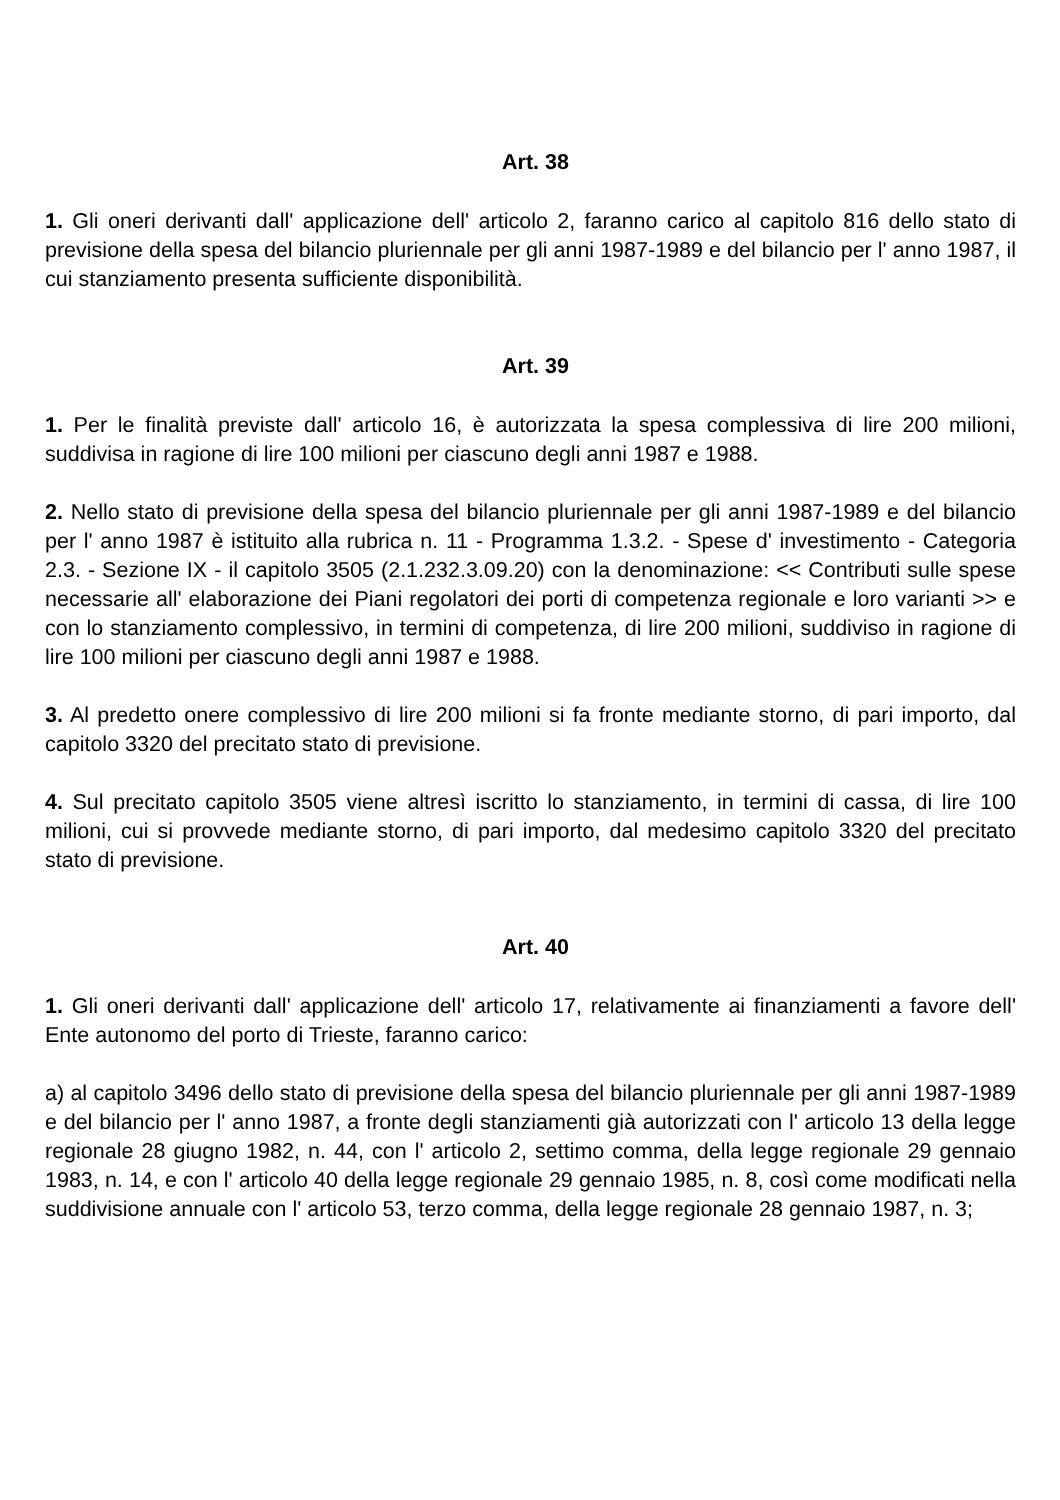Art. 38
1. Gli oneri derivanti dall' applicazione dell' articolo 2, faranno carico al capitolo 816 dello stato di previsione della spesa del bilancio pluriennale per gli anni 1987-1989 e del bilancio per l' anno 1987, il cui stanziamento presenta sufficiente disponibilità.
Art. 39
1. Per le finalità previste dall' articolo 16, è autorizzata la spesa complessiva di lire 200 milioni, suddivisa in ragione di lire 100 milioni per ciascuno degli anni 1987 e 1988.
2. Nello stato di previsione della spesa del bilancio pluriennale per gli anni 1987-1989 e del bilancio per l' anno 1987 è istituito alla rubrica n. 11 - Programma 1.3.2. - Spese d' investimento - Categoria 2.3. - Sezione IX - il capitolo 3505 (2.1.232.3.09.20) con la denominazione: << Contributi sulle spese necessarie all' elaborazione dei Piani regolatori dei porti di competenza regionale e loro varianti >> e con lo stanziamento complessivo, in termini di competenza, di lire 200 milioni, suddiviso in ragione di lire 100 milioni per ciascuno degli anni 1987 e 1988.
3. Al predetto onere complessivo di lire 200 milioni si fa fronte mediante storno, di pari importo, dal capitolo 3320 del precitato stato di previsione.
4. Sul precitato capitolo 3505 viene altresì iscritto lo stanziamento, in termini di cassa, di lire 100 milioni, cui si provvede mediante storno, di pari importo, dal medesimo capitolo 3320 del precitato stato di previsione.
Art. 40
1. Gli oneri derivanti dall' applicazione dell' articolo 17, relativamente ai finanziamenti a favore dell' Ente autonomo del porto di Trieste, faranno carico:
a) al capitolo 3496 dello stato di previsione della spesa del bilancio pluriennale per gli anni 1987-1989 e del bilancio per l' anno 1987, a fronte degli stanziamenti già autorizzati con l' articolo 13 della legge regionale 28 giugno 1982, n. 44, con l' articolo 2, settimo comma, della legge regionale 29 gennaio 1983, n. 14, e con l' articolo 40 della legge regionale 29 gennaio 1985, n. 8, così come modificati nella suddivisione annuale con l' articolo 53, terzo comma, della legge regionale 28 gennaio 1987, n. 3;